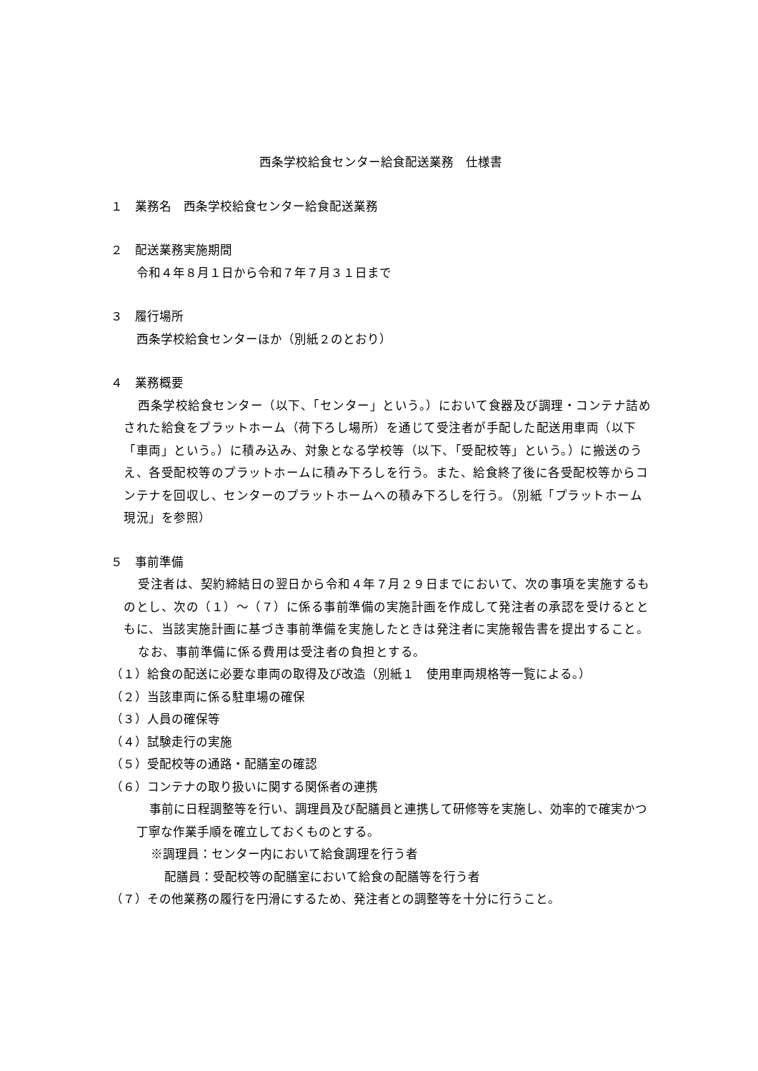西条学校給食センター給食配送業務　仕様書
１　業務名　西条学校給食センター給食配送業務
２　配送業務実施期間
令和４年８月１日から令和７年７月３１日まで
３　履行場所
西条学校給食センターほか（別紙２のとおり）
４　業務概要
西条学校給食センター（以下、「センター」という。）において食器及び調理・コンテナ詰めされた給食をプラットホーム（荷下ろし場所）を通じて受注者が手配した配送用車両（以下「車両」という。）に積み込み、対象となる学校等（以下、「受配校等」という。）に搬送のうえ、各受配校等のプラットホームに積み下ろしを行う。また、給食終了後に各受配校等からコンテナを回収し、センターのプラットホームへの積み下ろしを行う。（別紙「プラットホーム現況」を参照）
５　事前準備
受注者は、契約締結日の翌日から令和４年７月２９日までにおいて、次の事項を実施するものとし、次の（１）～（７）に係る事前準備の実施計画を作成して発注者の承認を受けるとともに、当該実施計画に基づき事前準備を実施したときは発注者に実施報告書を提出すること。
なお、事前準備に係る費用は受注者の負担とする。
（１）給食の配送に必要な車両の取得及び改造（別紙１　使用車両規格等一覧による。）
（２）当該車両に係る駐車場の確保
（３）人員の確保等
（４）試験走行の実施
（５）受配校等の通路・配膳室の確認
（６）コンテナの取り扱いに関する関係者の連携
事前に日程調整等を行い、調理員及び配膳員と連携して研修等を実施し、効率的で確実かつ丁寧な作業手順を確立しておくものとする。
※調理員：センター内において給食調理を行う者
配膳員：受配校等の配膳室において給食の配膳等を行う者
（７）その他業務の履行を円滑にするため、発注者との調整等を十分に行うこと。